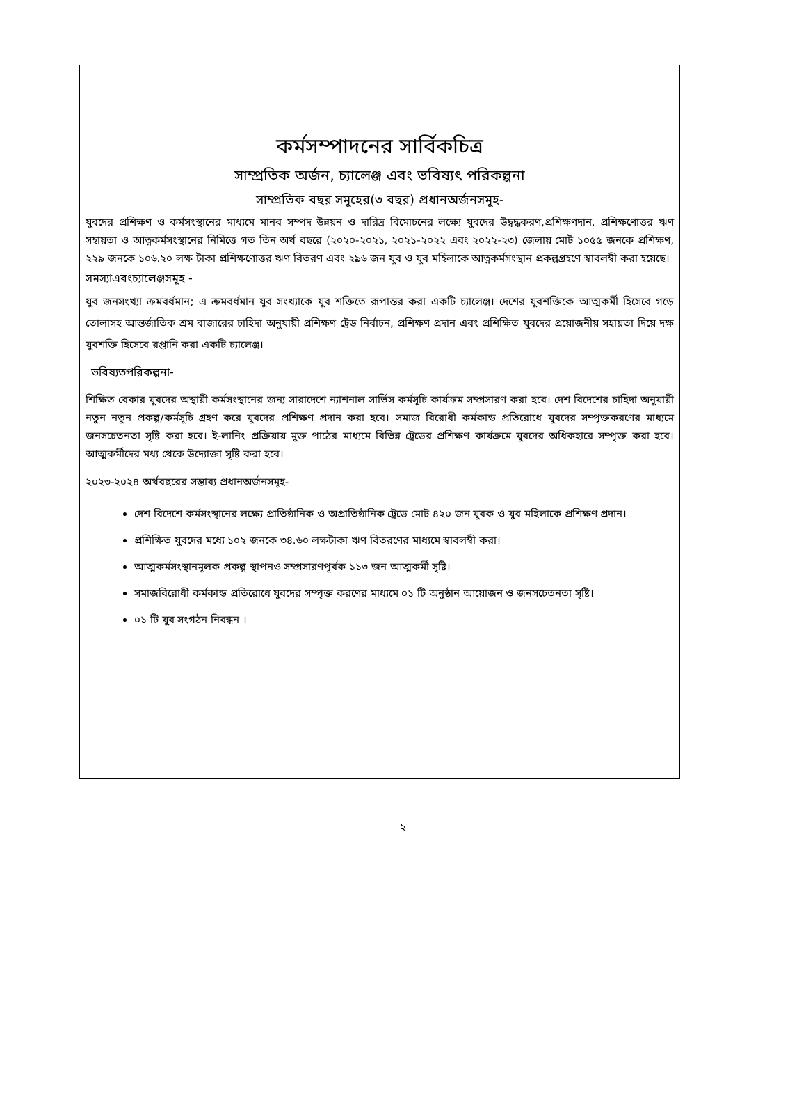কর্মসম্পাদনের সার্বিকচিত্র
সাম্প্রতিক অর্জন, চ্যালেঞ্জ এবং ভবিষ্যৎ পরিকল্পনা
সাম্প্রতিক বছর সমূহের(৩ বছর) প্রধানঅর্জনসমূহ-
যুবদের প্রশিক্ষণ ও কর্মসংস্থানের মাধ্যমে মানব সম্পদ উন্নয়ন ও দারিদ্র বিমোচনের লক্ষ্যে যুবদের উদ্বদ্ধকরণ,প্রশিক্ষণদান, প্রশিক্ষণোত্তর ঋণ সহায়তা ও আত্নকর্মসংস্থানের নিমিত্তে গত তিন অর্থ বছরে (২০২০-২০২১, ২০২১-২০২২ এবং ২০২২-২৩) জেলায় মোট ১০৫৫ জনকে প্রশিক্ষণ, ২২৯ জনকে ১০৬.২০ লক্ষ টাকা প্রশিক্ষণোত্তর ঋণ বিতরণ এবং ২৯৬ জন যুব ও যুব মহিলাকে আত্নকর্মসংস্থান প্রকল্পগ্রহণে স্বাবলম্বী করা হয়েছে।
সমস্যাএবংচ্যালেঞ্জসমূহ -
যুব জনসংখ্যা ক্রমবর্ধমান; এ ক্রমবর্ধমান যুব সংখ্যাকে যুব শক্তিতে রূপান্তর করা একটি চ্যালেঞ্জ। দেশের যুবশক্তিকে আত্মকর্মী হিসেবে গড়ে তোলাসহ আন্তর্জাতিক শ্রম বাজারের চাহিদা অনুযায়ী প্রশিক্ষণ ট্রেড নির্বাচন, প্রশিক্ষণ প্রদান এবং প্রশিক্ষিত যুবদের প্রয়োজনীয় সহায়তা দিয়ে দক্ষ যুবশক্তি হিসেবে রপ্তানি করা একটি চ্যালেঞ্জ।
ভবিষ্যতপরিকল্পনা-
শিক্ষিত বেকার যুবদের অস্থায়ী কর্মসংস্থানের জন্য সারাদেশে ন্যাশনাল সার্ভিস কর্মসূচি কার্যক্রম সম্প্রসারণ করা হবে। দেশ বিদেশের চাহিদা অনুযায়ী নতুন নতুন প্রকল্প/কর্মসূচি গ্রহণ করে যুবদের প্রশিক্ষণ প্রদান করা হবে। সমাজ বিরোধী কর্মকান্ড প্রতিরোধে যুবদের সম্পৃক্তকরণের মাধ্যমে জনসচেতনতা সৃষ্টি করা হবে। ই-লানিং প্রক্রিয়ায় মুক্ত পাঠের মাধ্যমে বিভিন্ন ট্রেডের প্রশিক্ষণ কার্যক্রমে যুবদের অধিকহারে সম্পৃক্ত করা হবে। আত্মকর্মীদের মধ্য থেকে উদ্যোক্তা সৃষ্টি করা হবে।
২০২৩-২০২৪ অর্থবছরের সম্ভাব্য প্রধানঅর্জনসমূহ-
দেশ বিদেশে কর্মসংস্থানের লক্ষ্যে প্রাতিষ্ঠানিক ও অপ্রাতিষ্ঠানিক ট্রেডে মোট ৪২০ জন যুবক ও যুব মহিলাকে প্রশিক্ষণ প্রদান।
প্রশিক্ষিত যুবদের মধ্যে ১০২ জনকে ৩৪.৬০ লক্ষটাকা ঋণ বিতরণের মাধ্যমে স্বাবলম্বী করা।
আত্মকর্মসংস্থানমূলক প্রকল্প স্থাপনও সম্প্রসারণপূর্বক ১১৩ জন আত্মকর্মী সৃষ্টি।
সমাজবিরোধী কর্মকান্ড প্রতিরোধে যুবদের সম্পৃক্ত করণের মাধ্যমে ০১ টি অনুষ্ঠান আয়োজন ও জনসচেতনতা সৃষ্টি।
০১ টি যুব সংগঠন নিবন্ধন ।
২